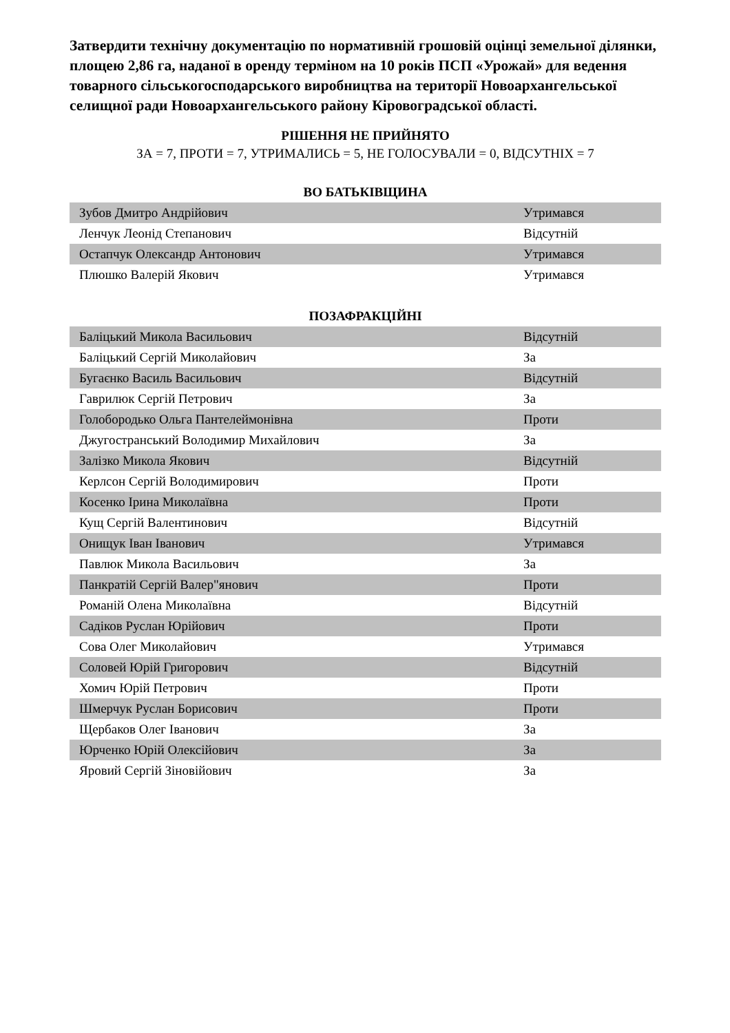Затвердити технічну документацію по нормативній грошовій оцінці земельної ділянки, площею 2,86 га, наданої в оренду терміном на 10 років ПСП «Урожай» для ведення товарного сільськогосподарського виробництва на території Новоархангельської селищної ради Новоархангельського району Кіровоградської області.
РІШЕННЯ НЕ ПРИЙНЯТО
ЗА = 7, ПРОТИ = 7, УТРИМАЛИСЬ = 5, НЕ ГОЛОСУВАЛИ = 0, ВІДСУТНІХ = 7
ВО БАТЬКІВЩИНА
| Зубов Дмитро Андрійович | Утримався |
| Ленчук Леонід Степанович | Відсутній |
| Остапчук Олександр Антонович | Утримався |
| Плюшко Валерій Якович | Утримався |
ПОЗАФРАКЦІЙНІ
| Баліцький Микола Васильович | Відсутній |
| Баліцький Сергій Миколайович | За |
| Бугаєнко Василь Васильович | Відсутній |
| Гаврилюк Сергій Петрович | За |
| Голобородько Ольга Пантелеймонівна | Проти |
| Джугостранський Володимир Михайлович | За |
| Залізко Микола Якович | Відсутній |
| Керлсон Сергій Володимирович | Проти |
| Косенко Ірина Миколаївна | Проти |
| Кущ Сергій Валентинович | Відсутній |
| Онищук Іван Іванович | Утримався |
| Павлюк Микола Васильович | За |
| Панкратій Сергій Валер"янович | Проти |
| Романій Олена Миколаївна | Відсутній |
| Садіков Руслан Юрійович | Проти |
| Сова Олег Миколайович | Утримався |
| Соловей Юрій Григорович | Відсутній |
| Хомич Юрій Петрович | Проти |
| Шмерчук Руслан Борисович | Проти |
| Щербаков Олег Іванович | За |
| Юрченко Юрій Олексійович | За |
| Яровий Сергій Зіновійович | За |